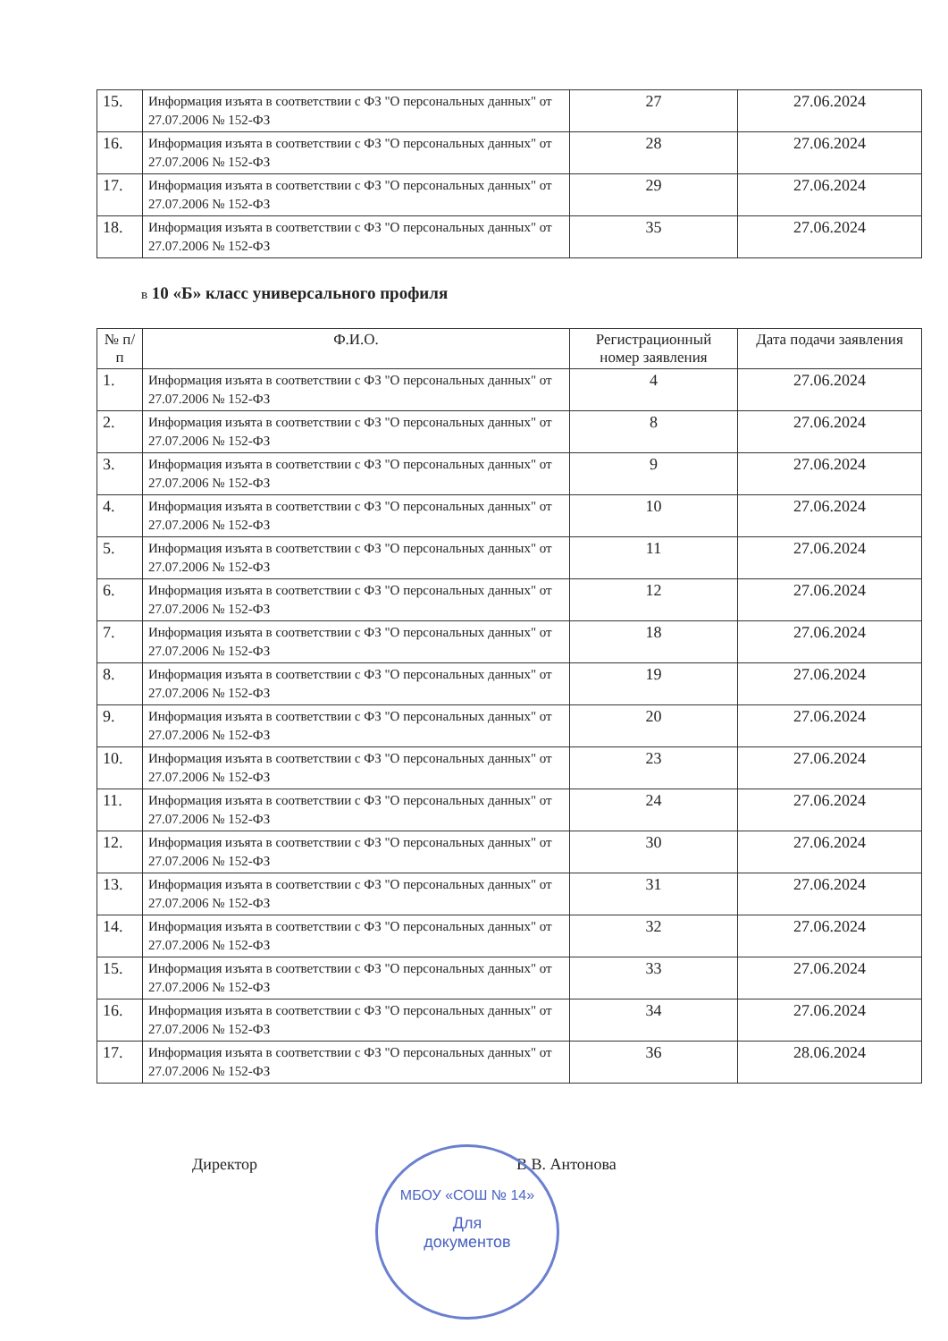| 15. | Информация изъята в соответствии с ФЗ "О персональных данных" от 27.07.2006 № 152-ФЗ | 27 | 27.06.2024 |
| 16. | Информация изъята в соответствии с ФЗ "О персональных данных" от 27.07.2006 № 152-ФЗ | 28 | 27.06.2024 |
| 17. | Информация изъята в соответствии с ФЗ "О персональных данных" от 27.07.2006 № 152-ФЗ | 29 | 27.06.2024 |
| 18. | Информация изъята в соответствии с ФЗ "О персональных данных" от 27.07.2006 № 152-ФЗ | 35 | 27.06.2024 |
в 10 «Б» класс универсального профиля
| № п/п | Ф.И.О. | Регистрационный номер заявления | Дата подачи заявления |
| --- | --- | --- | --- |
| 1. | Информация изъята в соответствии с ФЗ "О персональных данных" от 27.07.2006 № 152-ФЗ | 4 | 27.06.2024 |
| 2. | Информация изъята в соответствии с ФЗ "О персональных данных" от 27.07.2006 № 152-ФЗ | 8 | 27.06.2024 |
| 3. | Информация изъята в соответствии с ФЗ "О персональных данных" от 27.07.2006 № 152-ФЗ | 9 | 27.06.2024 |
| 4. | Информация изъята в соответствии с ФЗ "О персональных данных" от 27.07.2006 № 152-ФЗ | 10 | 27.06.2024 |
| 5. | Информация изъята в соответствии с ФЗ "О персональных данных" от 27.07.2006 № 152-ФЗ | 11 | 27.06.2024 |
| 6. | Информация изъята в соответствии с ФЗ "О персональных данных" от 27.07.2006 № 152-ФЗ | 12 | 27.06.2024 |
| 7. | Информация изъята в соответствии с ФЗ "О персональных данных" от 27.07.2006 № 152-ФЗ | 18 | 27.06.2024 |
| 8. | Информация изъята в соответствии с ФЗ "О персональных данных" от 27.07.2006 № 152-ФЗ | 19 | 27.06.2024 |
| 9. | Информация изъята в соответствии с ФЗ "О персональных данных" от 27.07.2006 № 152-ФЗ | 20 | 27.06.2024 |
| 10. | Информация изъята в соответствии с ФЗ "О персональных данных" от 27.07.2006 № 152-ФЗ | 23 | 27.06.2024 |
| 11. | Информация изъята в соответствии с ФЗ "О персональных данных" от 27.07.2006 № 152-ФЗ | 24 | 27.06.2024 |
| 12. | Информация изъята в соответствии с ФЗ "О персональных данных" от 27.07.2006 № 152-ФЗ | 30 | 27.06.2024 |
| 13. | Информация изъята в соответствии с ФЗ "О персональных данных" от 27.07.2006 № 152-ФЗ | 31 | 27.06.2024 |
| 14. | Информация изъята в соответствии с ФЗ "О персональных данных" от 27.07.2006 № 152-ФЗ | 32 | 27.06.2024 |
| 15. | Информация изъята в соответствии с ФЗ "О персональных данных" от 27.07.2006 № 152-ФЗ | 33 | 27.06.2024 |
| 16. | Информация изъята в соответствии с ФЗ "О персональных данных" от 27.07.2006 № 152-ФЗ | 34 | 27.06.2024 |
| 17. | Информация изъята в соответствии с ФЗ "О персональных данных" от 27.07.2006 № 152-ФЗ | 36 | 28.06.2024 |
Директор В.В. Антонова
МБОУ «СОШ № 14»
Для
документов